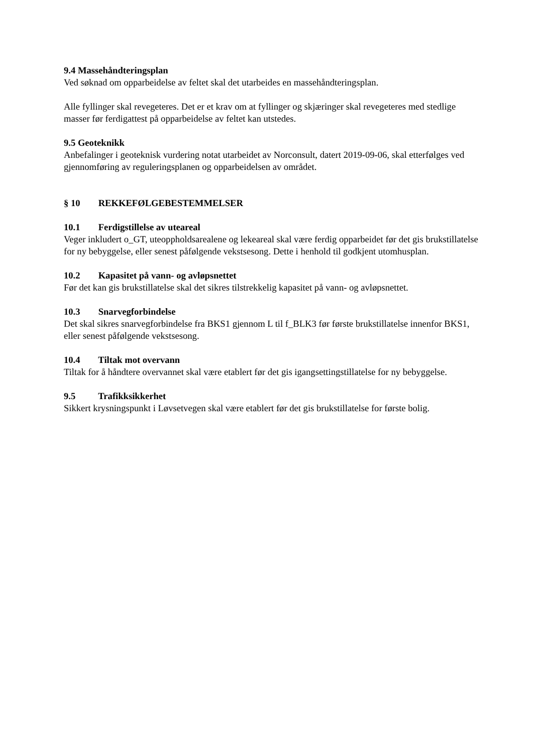9.4 Massehåndteringsplan
Ved søknad om opparbeidelse av feltet skal det utarbeides en massehåndteringsplan.
Alle fyllinger skal revegeteres. Det er et krav om at fyllinger og skjæringer skal revegeteres med stedlige masser før ferdigattest på opparbeidelse av feltet kan utstedes.
9.5 Geoteknikk
Anbefalinger i geoteknisk vurdering notat utarbeidet av Norconsult, datert 2019-09-06, skal etterfølges ved gjennomføring av reguleringsplanen og opparbeidelsen av området.
§ 10 REKKEFØLGEBESTEMMELSER
10.1 Ferdigstillelse av uteareal
Veger inkludert o_GT, uteoppholdsarealene og lekeareal skal være ferdig opparbeidet før det gis brukstillatelse for ny bebyggelse, eller senest påfølgende vekstsesong. Dette i henhold til godkjent utomhusplan.
10.2 Kapasitet på vann- og avløpsnettet
Før det kan gis brukstillatelse skal det sikres tilstrekkelig kapasitet på vann- og avløpsnettet.
10.3 Snarvegforbindelse
Det skal sikres snarvegforbindelse fra BKS1 gjennom L til f_BLK3 før første brukstillatelse innenfor BKS1, eller senest påfølgende vekstsesong.
10.4 Tiltak mot overvann
Tiltak for å håndtere overvannet skal være etablert før det gis igangsettingstillatelse for ny bebyggelse.
9.5 Trafikksikkerhet
Sikkert krysningspunkt i Løvsetvegen skal være etablert før det gis brukstillatelse for første bolig.